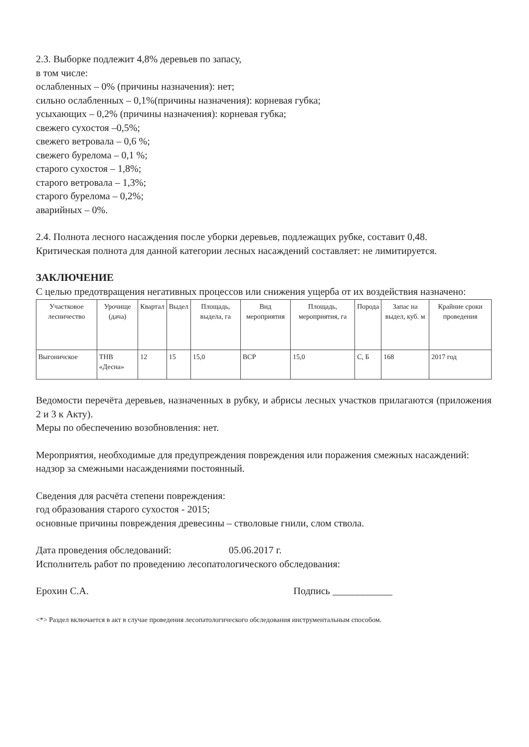2.3. Выборке подлежит 4,8% деревьев по запасу,
в том числе:
ослабленных – 0% (причины назначения): нет;
сильно ослабленных – 0,1%(причины назначения): корневая губка;
усыхающих – 0,2% (причины назначения): корневая губка;
свежего сухостоя –0,5%;
свежего ветровала – 0,6 %;
свежего бурелома – 0,1 %;
старого сухостоя – 1,8%;
старого ветровала – 1,3%;
старого бурелома – 0,2%;
аварийных – 0%.
2.4. Полнота лесного насаждения после уборки деревьев, подлежащих рубке, составит 0,48.
Критическая полнота для данной категории лесных насаждений составляет: не лимитируется.
ЗАКЛЮЧЕНИЕ
С целью предотвращения негативных процессов или снижения ущерба от их воздействия назначено:
| Участковое лесничество | Урочище (дача) | Квартал | Выдел | Площадь, выдела, га | Вид мероприятия | Площадь, мероприятия, га | Порода | Запас на выдел, куб. м | Крайние сроки проведения |
| --- | --- | --- | --- | --- | --- | --- | --- | --- | --- |
| Выгоничское | ТНВ «Десна» | 12 | 15 | 15,0 | ВСР | 15,0 | С, Б | 168 | 2017 год |
Ведомости перечёта деревьев, назначенных в рубку, и абрисы лесных участков прилагаются (приложения 2 и 3 к Акту).
Меры по обеспечению возобновления: нет.
Мероприятия, необходимые для предупреждения повреждения или поражения смежных насаждений:
надзор за смежными насаждениями постоянный.
Сведения для расчёта степени повреждения:
год образования старого сухостоя - 2015;
основные причины повреждения древесины – стволовые гнили, слом ствола.
Дата проведения обследований: 05.06.2017 г.
Исполнитель работ по проведению лесопатологического обследования:
Ерохин С.А. Подпись ____________
<*> Раздел включается в акт в случае проведения лесопатологического обследования инструментальным способом.